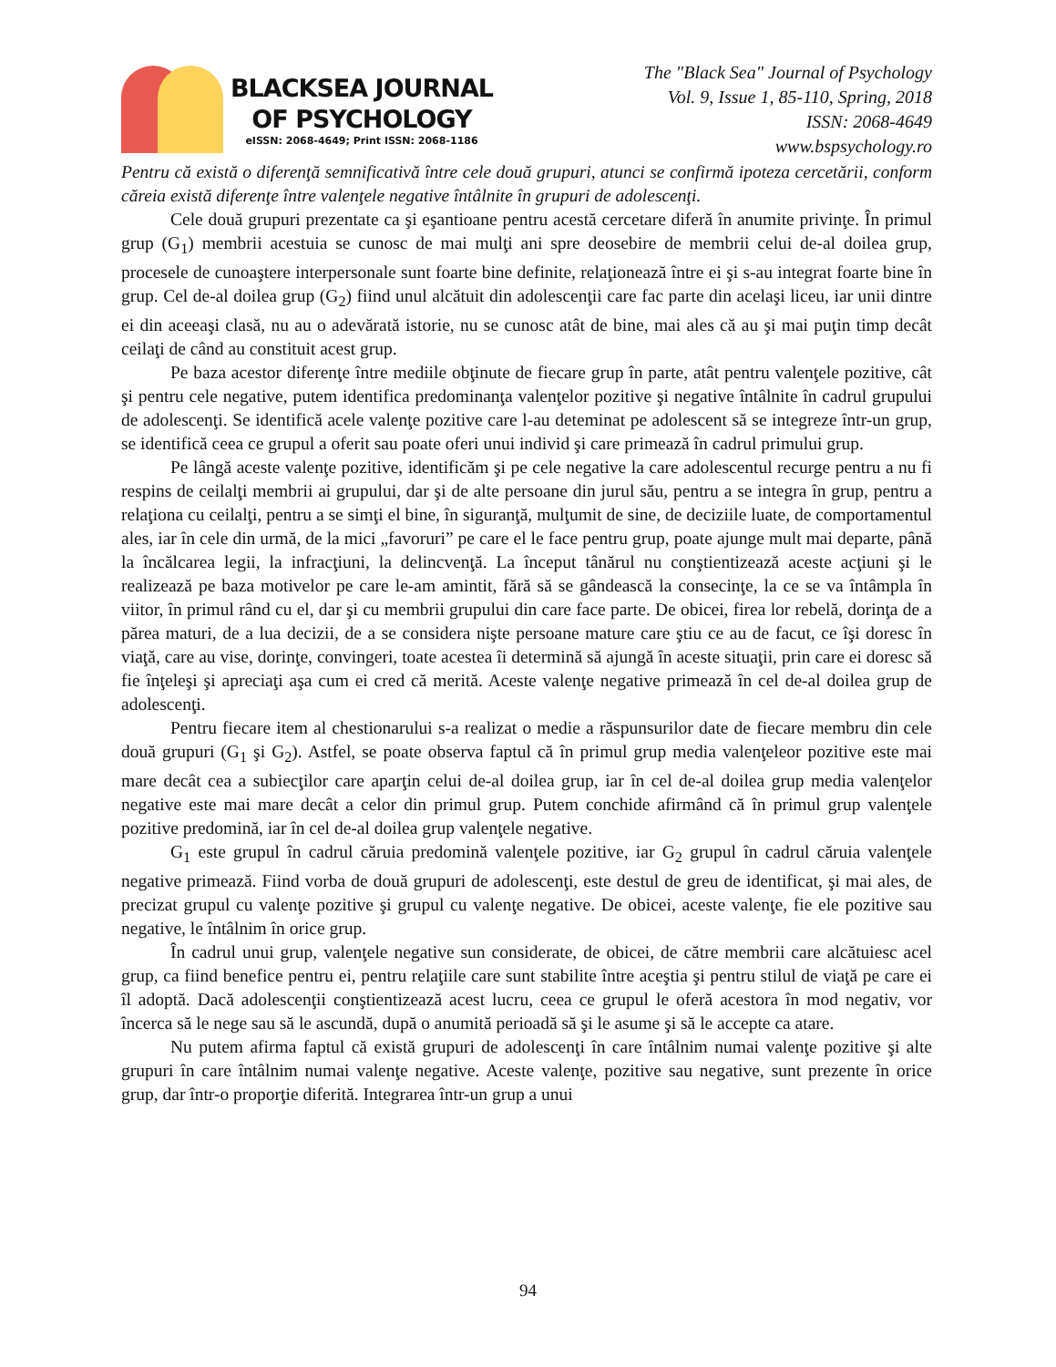BLACKSEA JOURNAL
OF PSYCHOLOGY
eISSN: 2068-4649; Print ISSN: 2068-1186
The "Black Sea" Journal of Psychology
Vol. 9, Issue 1, 85-110, Spring, 2018
ISSN: 2068-4649
www.bspsychology.ro
Pentru că există o diferenţă semnificativă între cele două grupuri, atunci se confirmă ipoteza cercetării, conform căreia există diferenţe între valenţele negative întâlnite în grupuri de adolescenţi.
Cele două grupuri prezentate ca şi eşantioane pentru acestă cercetare diferă în anumite privinţe. În primul grup (G<sub>1</sub>) membrii acestuia se cunosc de mai mulţi ani spre deosebire de membrii celui de-al doilea grup, procesele de cunoaştere interpersonale sunt foarte bine definite, relaţionează între ei şi s-au integrat foarte bine în grup. Cel de-al doilea grup (G<sub>2</sub>) fiind unul alcătuit din adolescenţii care fac parte din acelaşi liceu, iar unii dintre ei din aceeaşi clasă, nu au o adevărată istorie, nu se cunosc atât de bine, mai ales că au şi mai puţin timp decât ceilaţi de când au constituit acest grup.
Pe baza acestor diferenţe între mediile obţinute de fiecare grup în parte, atât pentru valenţele pozitive, cât şi pentru cele negative, putem identifica predominanţa valenţelor pozitive şi negative întâlnite în cadrul grupului de adolescenţi. Se identifică acele valenţe pozitive care l-au deteminat pe adolescent să se integreze într-un grup, se identifică ceea ce grupul a oferit sau poate oferi unui individ şi care primează în cadrul primului grup.
Pe lângă aceste valenţe pozitive, identificăm şi pe cele negative la care adolescentul recurge pentru a nu fi respins de ceilalţi membrii ai grupului, dar şi de alte persoane din jurul său, pentru a se integra în grup, pentru a relaţiona cu ceilalţi, pentru a se simţi el bine, în siguranţă, mulţumit de sine, de deciziile luate, de comportamentul ales, iar în cele din urmă, de la mici „favoruri” pe care el le face pentru grup, poate ajunge mult mai departe, până la încălcarea legii, la infracţiuni, la delincvenţă. La început tânărul nu conştientizează aceste acţiuni şi le realizează pe baza motivelor pe care le-am amintit, fără să se gândească la consecinţe, la ce se va întâmpla în viitor, în primul rând cu el, dar şi cu membrii grupului din care face parte. De obicei, firea lor rebelă, dorinţa de a părea maturi, de a lua decizii, de a se considera nişte persoane mature care ştiu ce au de facut, ce îşi doresc în viaţă, care au vise, dorinţe, convingeri, toate acestea îi determină să ajungă în aceste situaţii, prin care ei doresc să fie înţeleşi şi apreciaţi aşa cum ei cred că merită. Aceste valenţe negative primează în cel de-al doilea grup de adolescenţi.
Pentru fiecare item al chestionarului s-a realizat o medie a răspunsurilor date de fiecare membru din cele două grupuri (G<sub>1</sub> şi G<sub>2</sub>). Astfel, se poate observa faptul că în primul grup media valenţeleor pozitive este mai mare decât cea a subiecţilor care aparţin celui de-al doilea grup, iar în cel de-al doilea grup media valenţelor negative este mai mare decât a celor din primul grup. Putem conchide afirmând că în primul grup valenţele pozitive predomină, iar în cel de-al doilea grup valenţele negative.
G<sub>1</sub> este grupul în cadrul căruia predomină valenţele pozitive, iar G<sub>2</sub> grupul în cadrul căruia valenţele negative primează. Fiind vorba de două grupuri de adolescenţi, este destul de greu de identificat, şi mai ales, de precizat grupul cu valenţe pozitive şi grupul cu valenţe negative. De obicei, aceste valenţe, fie ele pozitive sau negative, le întâlnim în orice grup.
În cadrul unui grup, valenţele negative sun considerate, de obicei, de către membrii care alcătuiesc acel grup, ca fiind benefice pentru ei, pentru relaţiile care sunt stabilite între aceştia şi pentru stilul de viaţă pe care ei îl adoptă. Dacă adolescenţii conştientizează acest lucru, ceea ce grupul le oferă acestora în mod negativ, vor încerca să le nege sau să le ascundă, după o anumită perioadă să şi le asume şi să le accepte ca atare.
Nu putem afirma faptul că există grupuri de adolescenţi în care întâlnim numai valenţe pozitive şi alte grupuri în care întâlnim numai valenţe negative. Aceste valenţe, pozitive sau negative, sunt prezente în orice grup, dar într-o proporţie diferită. Integrarea într-un grup a unui
94